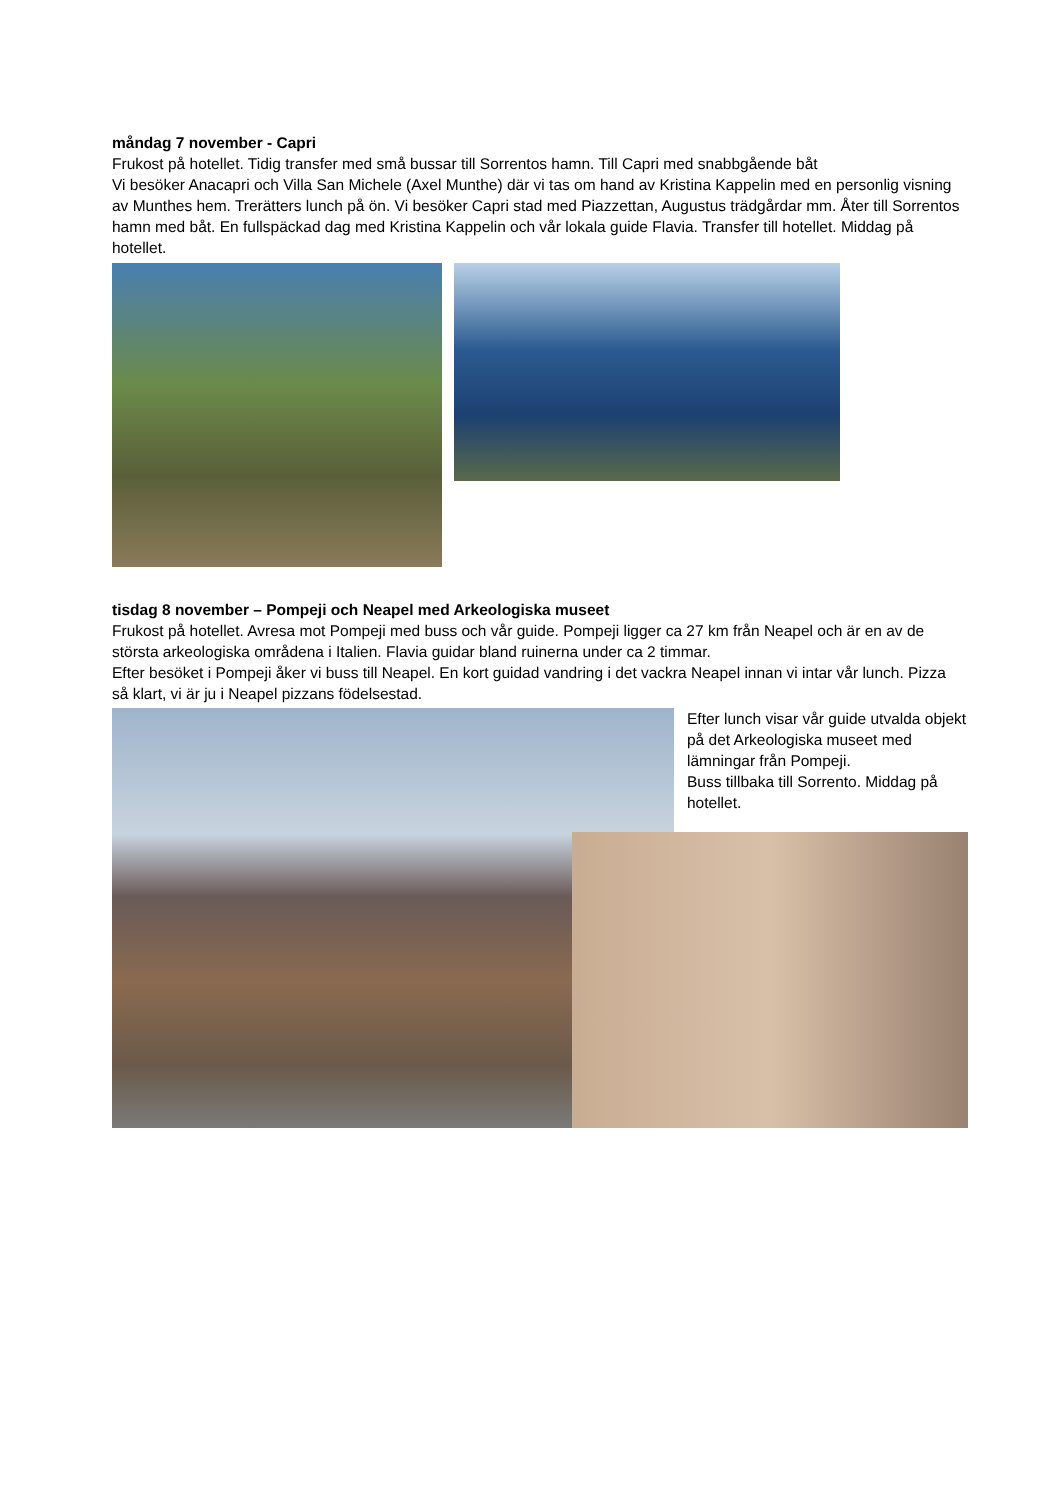måndag 7 november - Capri
Frukost på hotellet. Tidig transfer med små bussar till Sorrentos hamn. Till Capri med snabbgående båt
Vi besöker Anacapri och Villa San Michele (Axel Munthe) där vi tas om hand av Kristina Kappelin med en personlig visning av Munthes hem. Trerätters lunch på ön. Vi besöker Capri stad med Piazzettan, Augustus trädgårdar mm. Åter till Sorrentos hamn med båt. En fullspäckad dag med Kristina Kappelin och vår lokala guide Flavia. Transfer till hotellet. Middag på hotellet.
tisdag 8 november – Pompeji och Neapel med Arkeologiska museet
Frukost på hotellet. Avresa mot Pompeji med buss och vår guide. Pompeji ligger ca 27 km från Neapel och är en av de största arkeologiska områdena i Italien. Flavia guidar bland ruinerna under ca 2 timmar.
Efter besöket i Pompeji åker vi buss till Neapel. En kort guidad vandring i det vackra Neapel innan vi intar vår lunch. Pizza så klart, vi är ju i Neapel pizzans födelsestad.
Efter lunch visar vår guide utvalda objekt på det Arkeologiska museet med lämningar från Pompeji.
Buss tillbaka till Sorrento. Middag på hotellet.